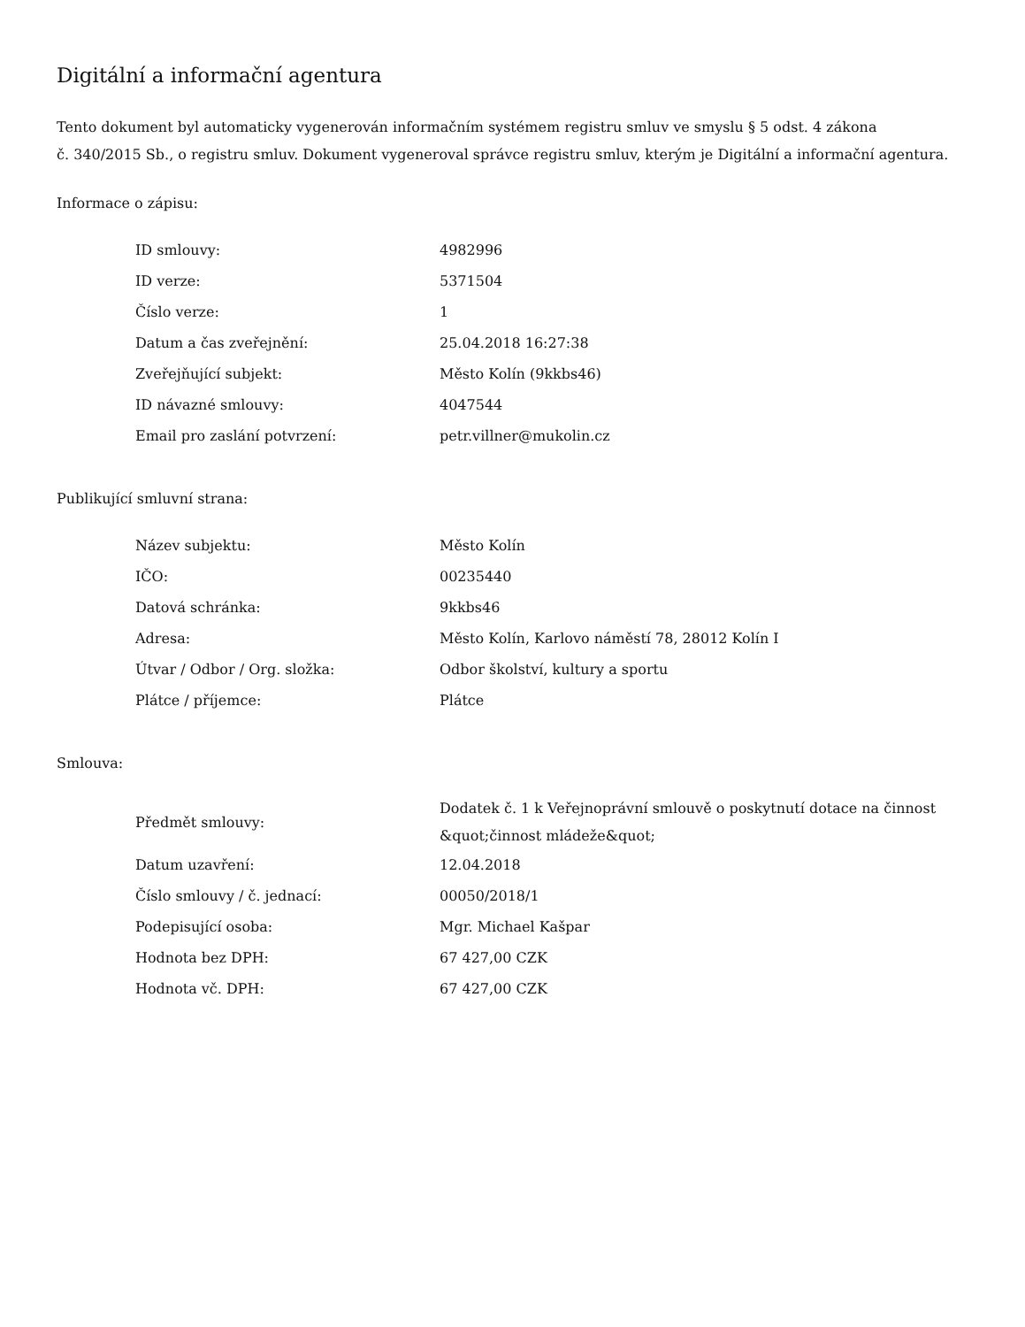Digitální a informační agentura
Tento dokument byl automaticky vygenerován informačním systémem registru smluv ve smyslu § 5 odst. 4 zákona
č. 340/2015 Sb., o registru smluv. Dokument vygeneroval správce registru smluv, kterým je Digitální a informační agentura.
Informace o zápisu:
| ID smlouvy: | 4982996 |
| ID verze: | 5371504 |
| Číslo verze: | 1 |
| Datum a čas zveřejnění: | 25.04.2018 16:27:38 |
| Zveřejňující subjekt: | Město Kolín (9kkbs46) |
| ID návazné smlouvy: | 4047544 |
| Email pro zaslání potvrzení: | petr.villner@mukolin.cz |
Publikující smluvní strana:
| Název subjektu: | Město Kolín |
| IČO: | 00235440 |
| Datová schránka: | 9kkbs46 |
| Adresa: | Město Kolín, Karlovo náměstí 78, 28012 Kolín I |
| Útvar / Odbor / Org. složka: | Odbor školství, kultury a sportu |
| Plátce / příjemce: | Plátce |
Smlouva:
| Předmět smlouvy: | Dodatek č. 1 k Veřejnoprávní smlouvě o poskytnutí dotace na činnost &quot;činnost mládeže&quot; |
| Datum uzavření: | 12.04.2018 |
| Číslo smlouvy / č. jednací: | 00050/2018/1 |
| Podepisující osoba: | Mgr. Michael Kašpar |
| Hodnota bez DPH: | 67 427,00 CZK |
| Hodnota vč. DPH: | 67 427,00 CZK |